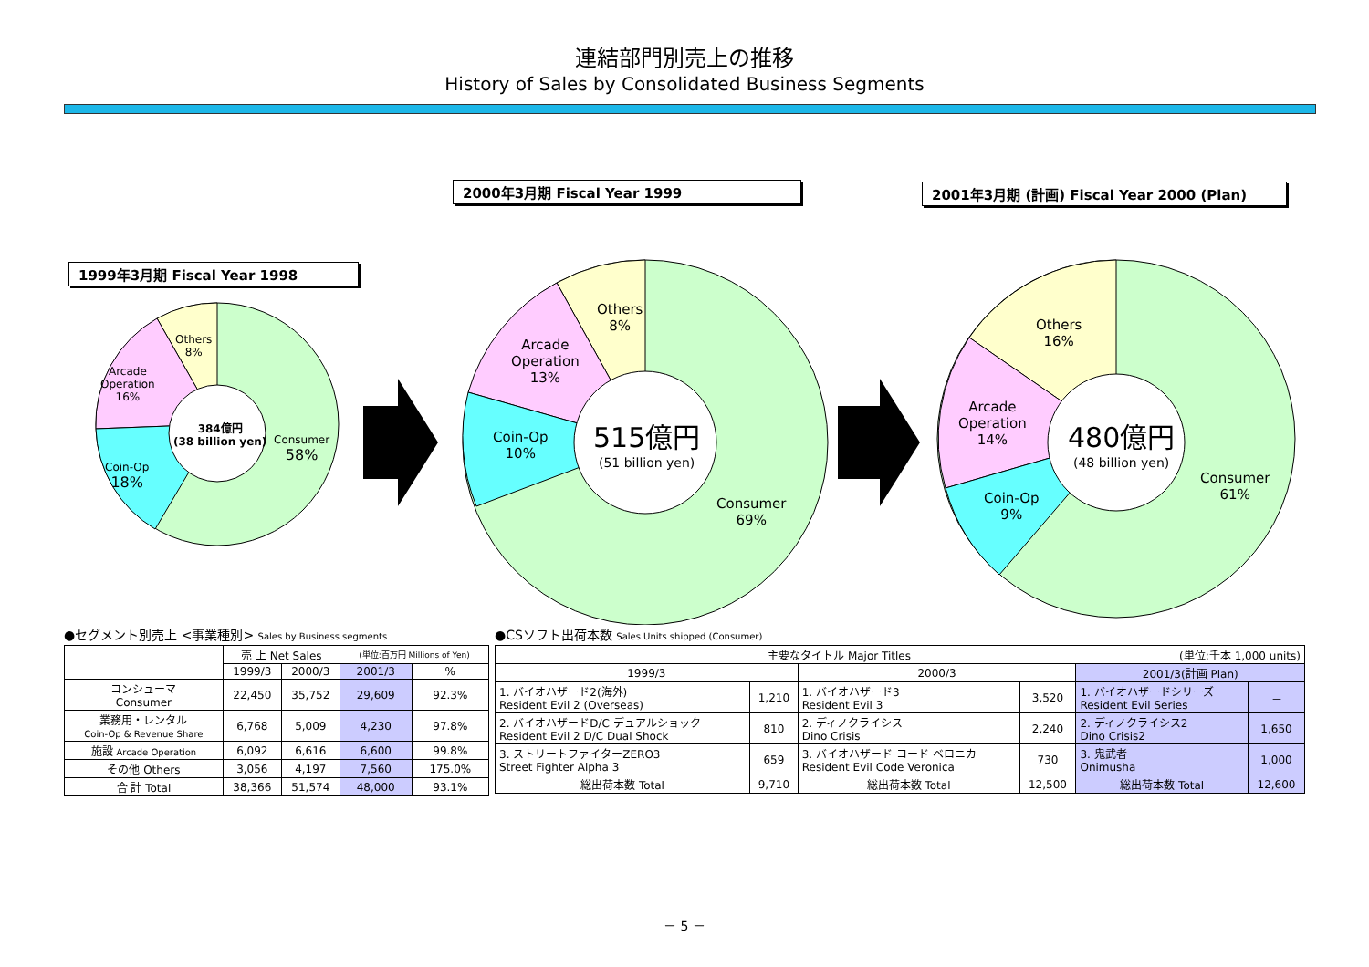連結部門別売上の推移
History of Sales by Consolidated Business Segments
2000年3月期 Fiscal Year 1999 2001年3月期 (計画) Fiscal Year 2000 (Plan)
1999年3月期 Fiscal Year 1998
384億円
(38 billion yen)
Consumer
58%
Coin-Op
18%
Arcade
Operation
16%
Others
8%
515億円
(51 billion yen)
Consumer
69%
Coin-Op
10%
Arcade
Operation
13%
Others
8%
480億円
(48 billion yen)
Consumer
61%
Coin-Op
9%
Arcade
Operation
14%
Others
16%
●セグメント別売上 <事業種別> Sales by Business segments
| | 売 上 Net Sales | | (単位:百万円 Millions of Yen) | |
| | 1999/3 | 2000/3 | 2001/3 | % |
| コンシューマ Consumer | 22,450 | 35,752 | 29,609 | 92.3% |
| 業務用・レンタル Coin-Op & Revenue Share | 6,768 | 5,009 | 4,230 | 97.8% |
| 施設 Arcade Operation | 6,092 | 6,616 | 6,600 | 99.8% |
| その他 Others | 3,056 | 4,197 | 7,560 | 175.0% |
| 合 計 Total | 38,366 | 51,574 | 48,000 | 93.1% |
●CSソフト出荷本数 Sales Units shipped (Consumer)
| 主要なタイトル Major Titles (単位:千本 1,000 units) | | | | | |
| 1999/3 | | 2000/3 | | 2001/3(計画 Plan) | |
| 1. バイオハザード2(海外) Resident Evil 2 (Overseas) | 1,210 | 1. バイオハザード3 Resident Evil 3 | 3,520 | 1. バイオハザードシリーズ Resident Evil Series | － |
| 2. バイオハザードD/C デュアルショック Resident Evil 2 D/C Dual Shock | 810 | 2. ディノクライシス Dino Crisis | 2,240 | 2. ディノクライシス2 Dino Crisis2 | 1,650 |
| 3. ストリートファイターZERO3 Street Fighter Alpha 3 | 659 | 3. バイオハザード コード ベロニカ Resident Evil Code Veronica | 730 | 3. 鬼武者 Onimusha | 1,000 |
| 総出荷本数 Total | 9,710 | 総出荷本数 Total | 12,500 | 総出荷本数 Total | 12,600 |
－ 5 －